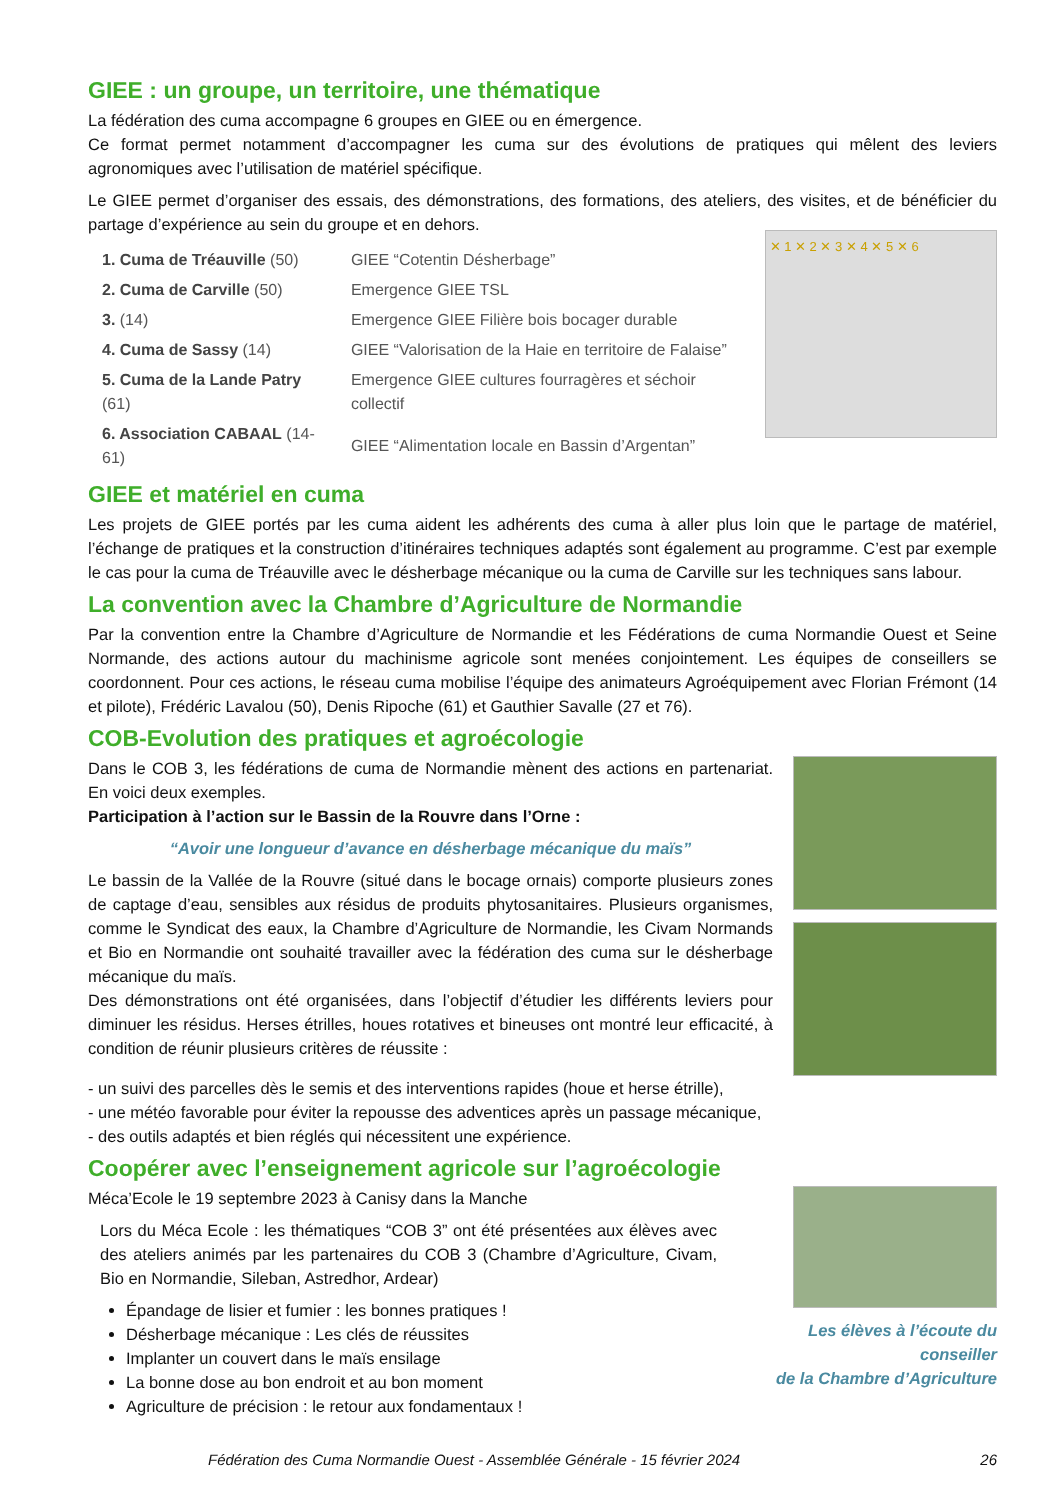GIEE : un groupe, un territoire, une thématique
La fédération des cuma accompagne 6 groupes en GIEE ou en émergence.
Ce format permet notamment d’accompagner les cuma sur des évolutions de pratiques qui mêlent des leviers agronomiques avec l’utilisation de matériel spécifique.
Le GIEE permet d’organiser des essais, des démonstrations, des formations, des ateliers, des visites, et de bénéficier du partage d’expérience au sein du groupe et en dehors.
| 1. Cuma de Tréauville (50) | GIEE “Cotentin Désherbage” |
| 2. Cuma de Carville (50) | Emergence GIEE TSL |
| 3. (14) | Emergence GIEE Filière bois bocager durable |
| 4. Cuma de Sassy (14) | GIEE “Valorisation de la Haie en territoire de Falaise” |
| 5. Cuma de la Lande Patry (61) | Emergence GIEE cultures fourragères et séchoir collectif |
| 6. Association CABAAL (14-61) | GIEE “Alimentation locale en Bassin d’Argentan” |
✕ 1 ✕ 2 ✕ 3 ✕ 4 ✕ 5 ✕ 6
GIEE et matériel en cuma
Les projets de GIEE portés par les cuma aident les adhérents des cuma à aller plus loin que le partage de matériel, l’échange de pratiques et la construction d’itinéraires techniques adaptés sont également au programme. C’est par exemple le cas pour la cuma de Tréauville avec le désherbage mécanique ou la cuma de Carville sur les techniques sans labour.
La convention avec la Chambre d’Agriculture de Normandie
Par la convention entre la Chambre d’Agriculture de Normandie et les Fédérations de cuma Normandie Ouest et Seine Normande, des actions autour du machinisme agricole sont menées conjointement. Les équipes de conseillers se coordonnent. Pour ces actions, le réseau cuma mobilise l’équipe des animateurs Agroéquipement avec Florian Frémont (14 et pilote), Frédéric Lavalou (50), Denis Ripoche (61) et Gauthier Savalle (27 et 76).
COB-Evolution des pratiques et agroécologie
Dans le COB 3, les fédérations de cuma de Normandie mènent des actions en partenariat. En voici deux exemples.
Participation à l’action sur le Bassin de la Rouvre dans l’Orne :
“Avoir une longueur d’avance en désherbage mécanique du maïs”
Le bassin de la Vallée de la Rouvre (situé dans le bocage ornais) comporte plusieurs zones de captage d’eau, sensibles aux résidus de produits phytosanitaires. Plusieurs organismes, comme le Syndicat des eaux, la Chambre d’Agriculture de Normandie, les Civam Normands et Bio en Normandie ont souhaité travailler avec la fédération des cuma sur le désherbage mécanique du maïs.
Des démonstrations ont été organisées, dans l’objectif d’étudier les différents leviers pour diminuer les résidus. Herses étrilles, houes rotatives et bineuses ont montré leur efficacité, à condition de réunir plusieurs critères de réussite :
- un suivi des parcelles dès le semis et des interventions rapides (houe et herse étrille),
- une météo favorable pour éviter la repousse des adventices après un passage mécanique,
- des outils adaptés et bien réglés qui nécessitent une expérience.
Coopérer avec l’enseignement agricole sur l’agroécologie
Méca’Ecole le 19 septembre 2023 à Canisy dans la Manche
Lors du Méca Ecole : les thématiques “COB 3” ont été présentées aux élèves avec des ateliers animés par les partenaires du COB 3 (Chambre d’Agriculture, Civam, Bio en Normandie, Sileban, Astredhor, Ardear)
Épandage de lisier et fumier : les bonnes pratiques !
Désherbage mécanique : Les clés de réussites
Implanter un couvert dans le maïs ensilage
La bonne dose au bon endroit et au bon moment
Agriculture de précision : le retour aux fondamentaux !
Les élèves à l’écoute du conseiller
de la Chambre d’Agriculture
Fédération des Cuma Normandie Ouest - Assemblée Générale - 15 février 2024 26